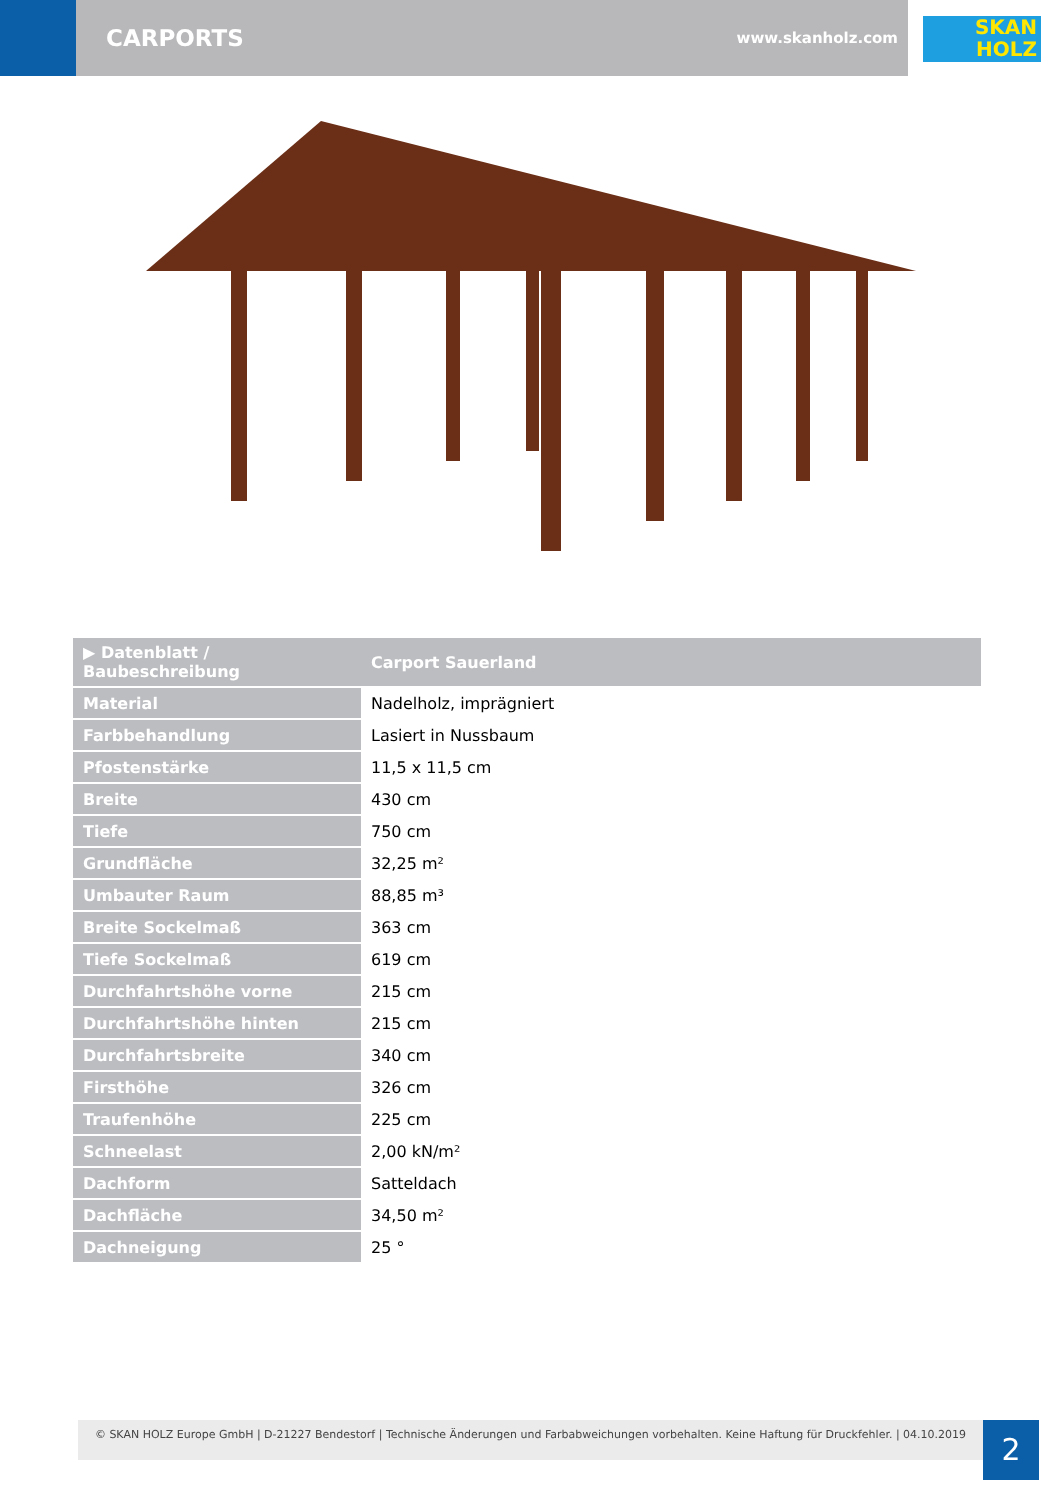CARPORTS
www.skanholz.com
SKAN
HOLZ
| ▶ Datenblatt / Baubeschreibung | Carport Sauerland |
| --- | --- |
| Material | Nadelholz, imprägniert |
| Farbbehandlung | Lasiert in Nussbaum |
| Pfostenstärke | 11,5 x 11,5 cm |
| Breite | 430 cm |
| Tiefe | 750 cm |
| Grundfläche | 32,25 m² |
| Umbauter Raum | 88,85 m³ |
| Breite Sockelmaß | 363 cm |
| Tiefe Sockelmaß | 619 cm |
| Durchfahrtshöhe vorne | 215 cm |
| Durchfahrtshöhe hinten | 215 cm |
| Durchfahrtsbreite | 340 cm |
| Firsthöhe | 326 cm |
| Traufenhöhe | 225 cm |
| Schneelast | 2,00 kN/m² |
| Dachform | Satteldach |
| Dachfläche | 34,50 m² |
| Dachneigung | 25 ° |
© SKAN HOLZ Europe GmbH | D-21227 Bendestorf | Technische Änderungen und Farbabweichungen vorbehalten. Keine Haftung für Druckfehler. | 04.10.2019
2